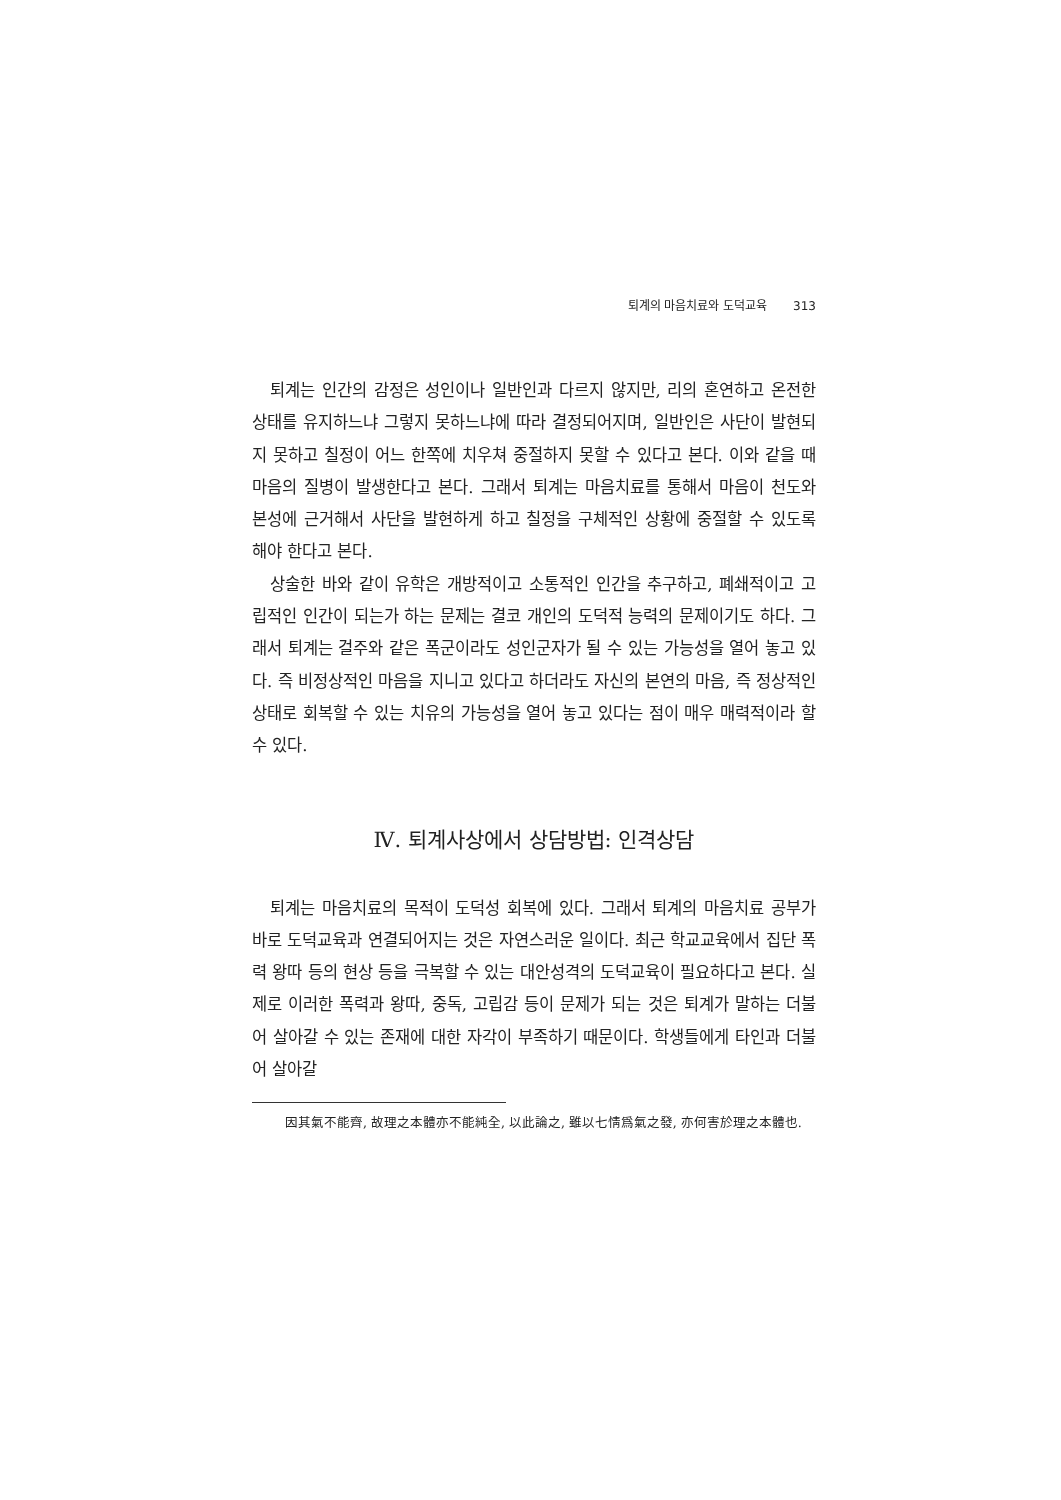퇴계의 마음치료와 도덕교육 313
퇴계는 인간의 감정은 성인이나 일반인과 다르지 않지만, 리의 혼연하고 온전한 상태를 유지하느냐 그렇지 못하느냐에 따라 결정되어지며, 일반인은 사단이 발현되지 못하고 칠정이 어느 한쪽에 치우쳐 중절하지 못할 수 있다고 본다. 이와 같을 때 마음의 질병이 발생한다고 본다. 그래서 퇴계는 마음치료를 통해서 마음이 천도와 본성에 근거해서 사단을 발현하게 하고 칠정을 구체적인 상황에 중절할 수 있도록 해야 한다고 본다.
상술한 바와 같이 유학은 개방적이고 소통적인 인간을 추구하고, 폐쇄적이고 고립적인 인간이 되는가 하는 문제는 결코 개인의 도덕적 능력의 문제이기도 하다. 그래서 퇴계는 걸주와 같은 폭군이라도 성인군자가 될 수 있는 가능성을 열어 놓고 있다. 즉 비정상적인 마음을 지니고 있다고 하더라도 자신의 본연의 마음, 즉 정상적인 상태로 회복할 수 있는 치유의 가능성을 열어 놓고 있다는 점이 매우 매력적이라 할 수 있다.
Ⅳ. 퇴계사상에서 상담방법: 인격상담
퇴계는 마음치료의 목적이 도덕성 회복에 있다. 그래서 퇴계의 마음치료 공부가 바로 도덕교육과 연결되어지는 것은 자연스러운 일이다. 최근 학교교육에서 집단 폭력 왕따 등의 현상 등을 극복할 수 있는 대안성격의 도덕교육이 필요하다고 본다. 실제로 이러한 폭력과 왕따, 중독, 고립감 등이 문제가 되는 것은 퇴계가 말하는 더불어 살아갈 수 있는 존재에 대한 자각이 부족하기 때문이다. 학생들에게 타인과 더불어 살아갈
因其氣不能齊, 故理之本體亦不能純全, 以此論之, 雖以七情爲氣之發, 亦何害於理之本體也.